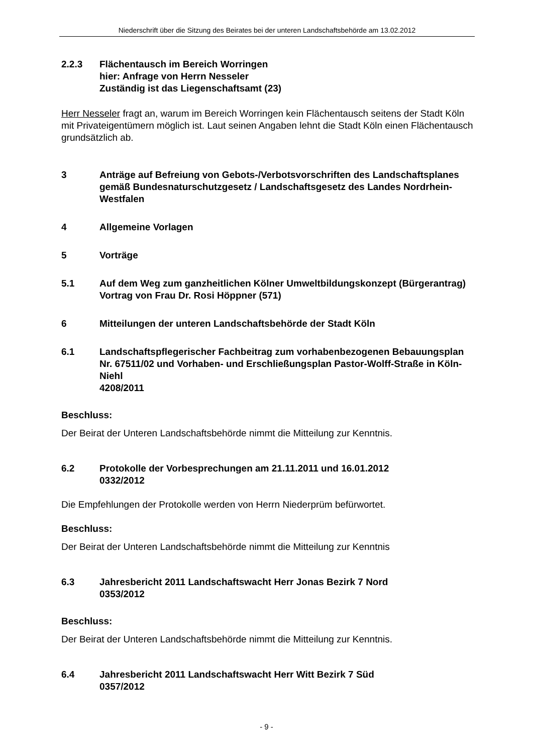Niederschrift über die Sitzung des Beirates bei der unteren Landschaftsbehörde am 13.02.2012
2.2.3 Flächentausch im Bereich Worringen
hier: Anfrage von Herrn Nesseler
Zuständig ist das Liegenschaftsamt (23)
Herr Nesseler fragt an, warum im Bereich Worringen kein Flächentausch seitens der Stadt Köln mit Privateigentümern möglich ist. Laut seinen Angaben lehnt die Stadt Köln einen Flächentausch grundsätzlich ab.
3 Anträge auf Befreiung von Gebots-/Verbotsvorschriften des Landschaftsplanes gemäß Bundesnaturschutzgesetz / Landschaftsgesetz des Landes Nordrhein-Westfalen
4 Allgemeine Vorlagen
5 Vorträge
5.1 Auf dem Weg zum ganzheitlichen Kölner Umweltbildungskonzept (Bürgerantrag)
Vortrag von Frau Dr. Rosi Höppner (571)
6 Mitteilungen der unteren Landschaftsbehörde der Stadt Köln
6.1 Landschaftspflegerischer Fachbeitrag zum vorhabenbezogenen Bebauungsplan Nr. 67511/02 und Vorhaben- und Erschließungsplan Pastor-Wolff-Straße in Köln-Niehl
4208/2011
Beschluss:
Der Beirat der Unteren Landschaftsbehörde nimmt die Mitteilung zur Kenntnis.
6.2 Protokolle der Vorbesprechungen am 21.11.2011 und 16.01.2012
0332/2012
Die Empfehlungen der Protokolle werden von Herrn Niederprüm befürwortet.
Beschluss:
Der Beirat der Unteren Landschaftsbehörde nimmt die Mitteilung zur Kenntnis
6.3 Jahresbericht 2011 Landschaftswacht Herr Jonas Bezirk 7 Nord
0353/2012
Beschluss:
Der Beirat der Unteren Landschaftsbehörde nimmt die Mitteilung zur Kenntnis.
6.4 Jahresbericht 2011 Landschaftswacht Herr Witt Bezirk 7 Süd
0357/2012
- 9 -